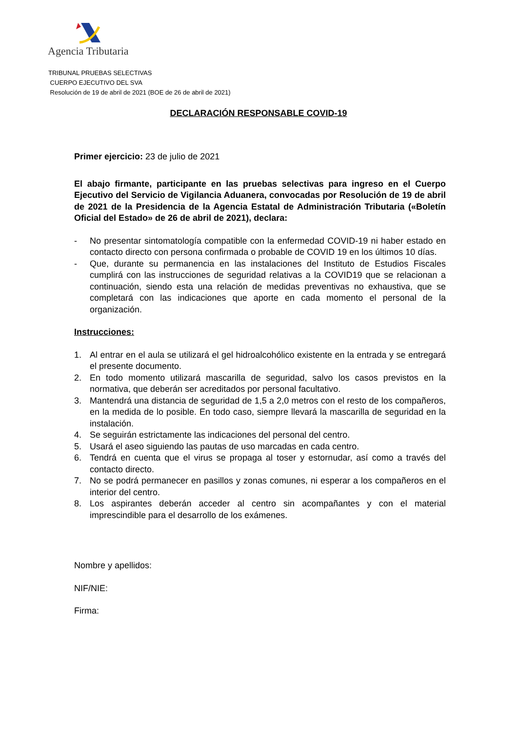Agencia Tributaria
TRIBUNAL PRUEBAS SELECTIVAS
CUERPO EJECUTIVO DEL SVA
Resolución de 19 de abril de 2021 (BOE de 26 de abril de 2021)
DECLARACIÓN RESPONSABLE COVID-19
Primer ejercicio: 23 de julio de 2021
El abajo firmante, participante en las pruebas selectivas para ingreso en el Cuerpo Ejecutivo del Servicio de Vigilancia Aduanera, convocadas por Resolución de 19 de abril de 2021 de la Presidencia de la Agencia Estatal de Administración Tributaria («Boletín Oficial del Estado» de 26 de abril de 2021), declara:
- No presentar sintomatología compatible con la enfermedad COVID-19 ni haber estado en contacto directo con persona confirmada o probable de COVID 19 en los últimos 10 días.
- Que, durante su permanencia en las instalaciones del Instituto de Estudios Fiscales cumplirá con las instrucciones de seguridad relativas a la COVID19 que se relacionan a continuación, siendo esta una relación de medidas preventivas no exhaustiva, que se completará con las indicaciones que aporte en cada momento el personal de la organización.
Instrucciones:
1. Al entrar en el aula se utilizará el gel hidroalcohólico existente en la entrada y se entregará el presente documento.
2. En todo momento utilizará mascarilla de seguridad, salvo los casos previstos en la normativa, que deberán ser acreditados por personal facultativo.
3. Mantendrá una distancia de seguridad de 1,5 a 2,0 metros con el resto de los compañeros, en la medida de lo posible. En todo caso, siempre llevará la mascarilla de seguridad en la instalación.
4. Se seguirán estrictamente las indicaciones del personal del centro.
5. Usará el aseo siguiendo las pautas de uso marcadas en cada centro.
6. Tendrá en cuenta que el virus se propaga al toser y estornudar, así como a través del contacto directo.
7. No se podrá permanecer en pasillos y zonas comunes, ni esperar a los compañeros en el interior del centro.
8. Los aspirantes deberán acceder al centro sin acompañantes y con el material imprescindible para el desarrollo de los exámenes.
Nombre y apellidos:
NIF/NIE:
Firma: